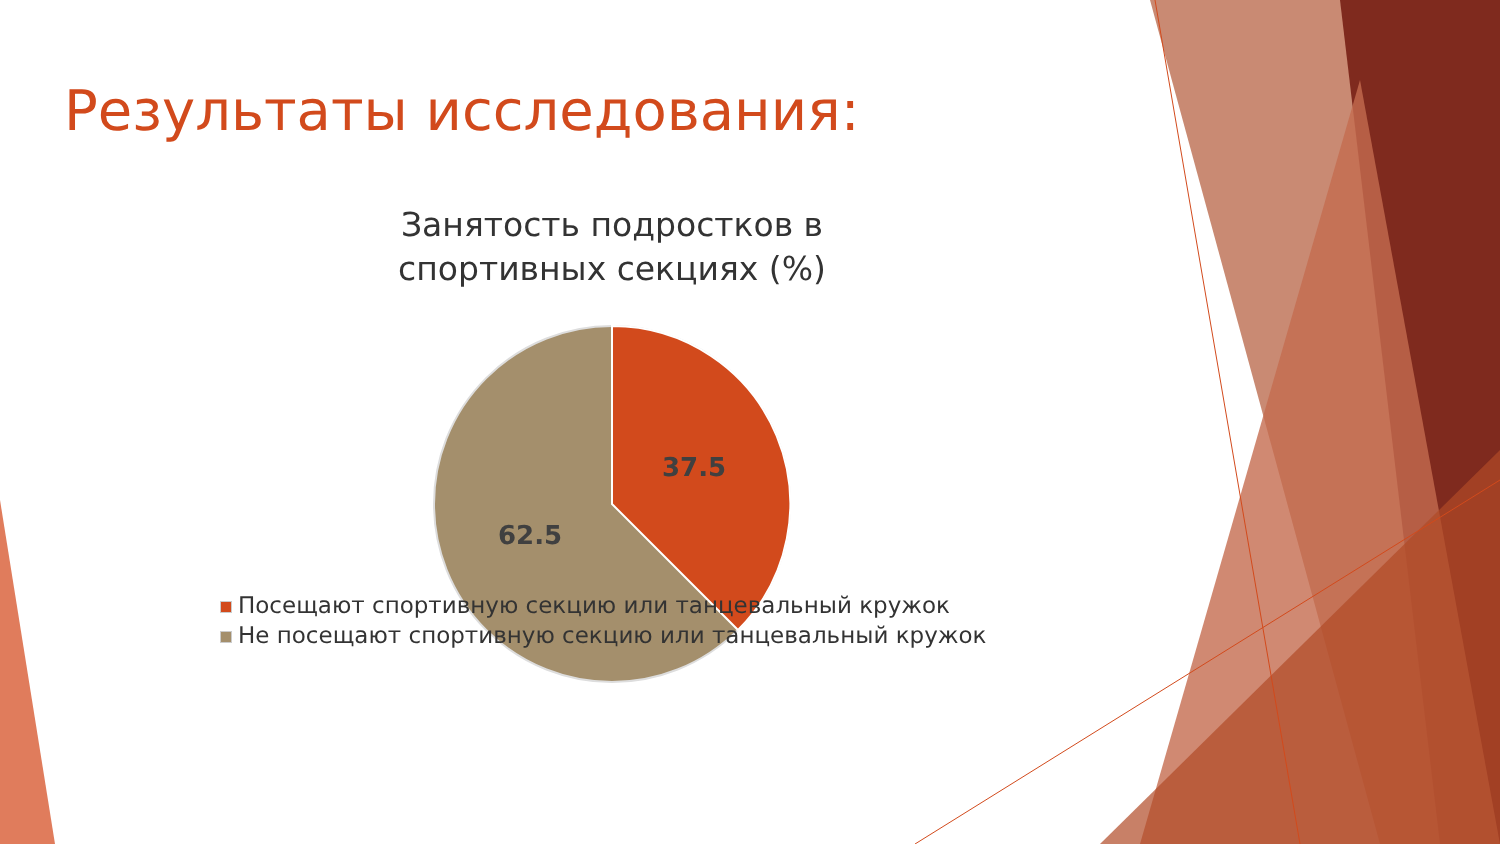Результаты исследования:
Занятость подростков в спортивных секциях (%)
37.5
62.5
Посещают спортивную секцию или танцевальный кружок
Не посещают спортивную секцию или танцевальный кружок